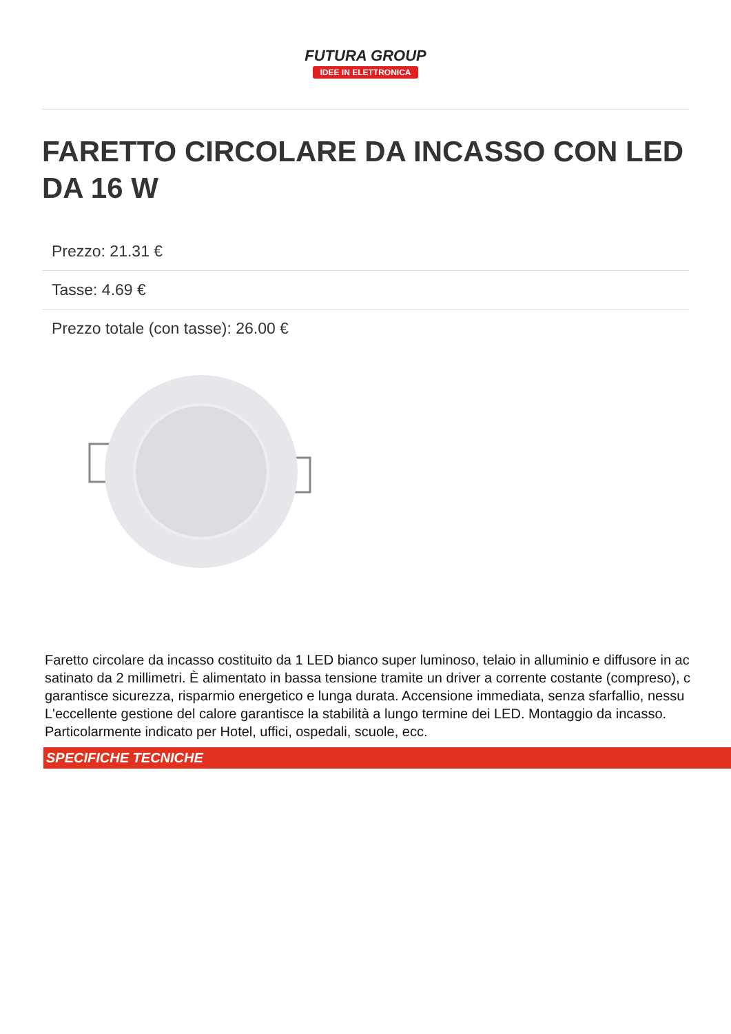FUTURA GROUP
IDEE IN ELETTRONICA
FARETTO CIRCOLARE DA INCASSO CON LED DA 16 W
Prezzo: 21.31 €
Tasse: 4.69 €
Prezzo totale (con tasse): 26.00 €
Faretto circolare da incasso costituito da 1 LED bianco super luminoso, telaio in alluminio e diffusore in ac
satinato da 2 millimetri. È alimentato in bassa tensione tramite un driver a corrente costante (compreso), c
garantisce sicurezza, risparmio energetico e lunga durata. Accensione immediata, senza sfarfallio, nessu
L'eccellente gestione del calore garantisce la stabilità a lungo termine dei LED. Montaggio da incasso.
Particolarmente indicato per Hotel, uffici, ospedali, scuole, ecc.
SPECIFICHE TECNICHE